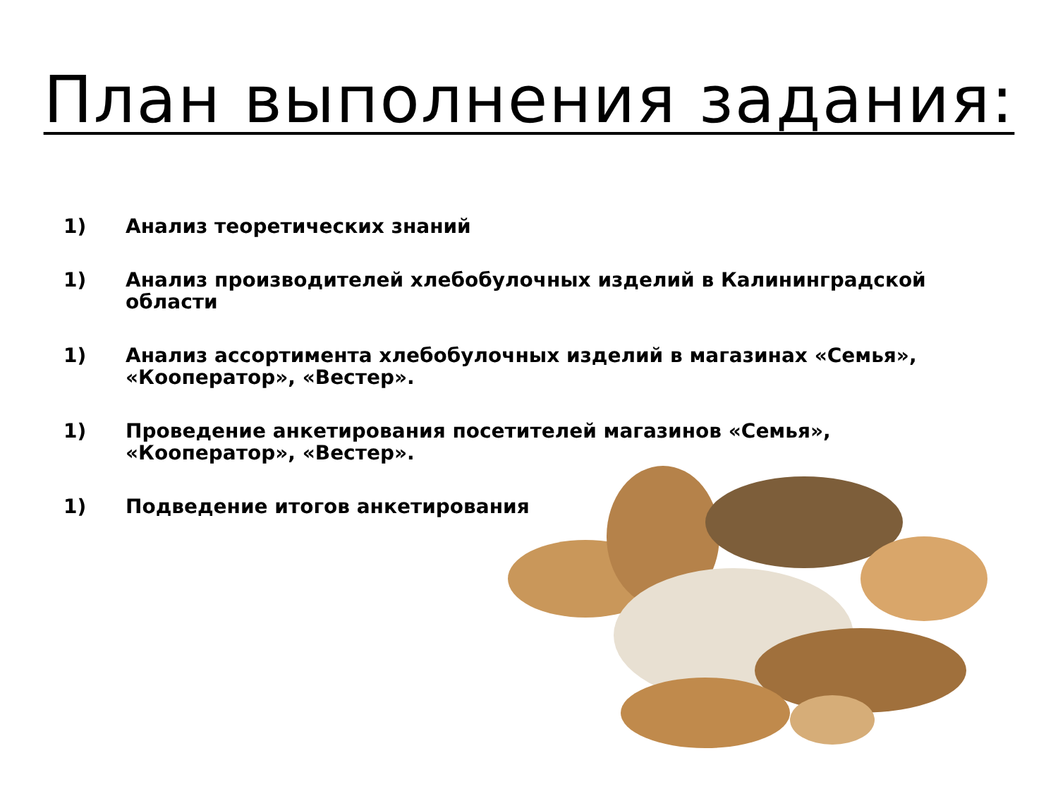План выполнения задания:
1) Анализ теоретических знаний
1) Анализ производителей хлебобулочных изделий в Калининградской области
1) Анализ ассортимента хлебобулочных изделий в магазинах «Семья», «Кооператор», «Вестер».
1) Проведение анкетирования посетителей магазинов «Семья», «Кооператор», «Вестер».
1) Подведение итогов анкетирования